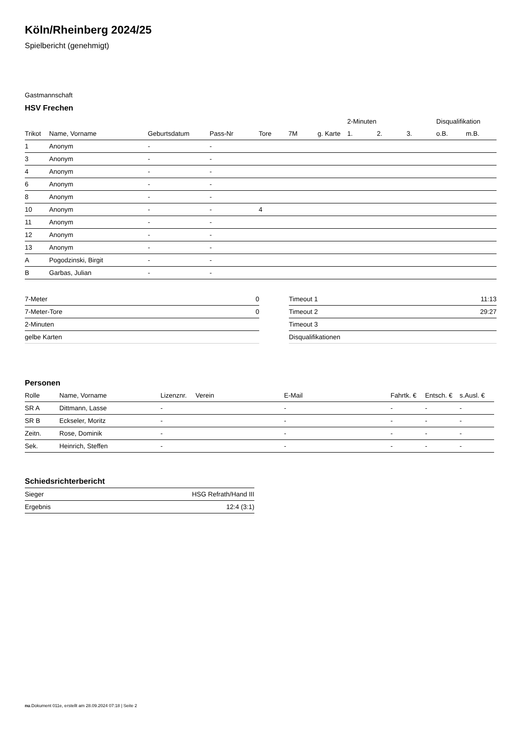Köln/Rheinberg 2024/25
Spielbericht (genehmigt)
Gastmannschaft
HSV Frechen
| | | | | | | | 2-Minuten | | | Disqualifikation | |
| --- | --- | --- | --- | --- | --- | --- | --- | --- | --- | --- | --- |
| Trikot | Name, Vorname | Geburtsdatum | Pass-Nr | Tore | 7M | g. Karte | 1. | 2. | 3. | o.B. | m.B. |
| 1 | Anonym | - | - | | | | | | | | |
| 3 | Anonym | - | - | | | | | | | | |
| 4 | Anonym | - | - | | | | | | | | |
| 6 | Anonym | - | - | | | | | | | | |
| 8 | Anonym | - | - | | | | | | | | |
| 10 | Anonym | - | - | 4 | | | | | | | |
| 11 | Anonym | - | - | | | | | | | | |
| 12 | Anonym | - | - | | | | | | | | |
| 13 | Anonym | - | - | | | | | | | | |
| A | Pogodzinski, Birgit | - | - | | | | | | | | |
| B | Garbas, Julian | - | - | | | | | | | | |
| 7-Meter | 0 |
| 7-Meter-Tore | 0 |
| 2-Minuten | |
| gelbe Karten | |
| Timeout 1 | 11:13 |
| Timeout 2 | 29:27 |
| Timeout 3 | |
| Disqualifikationen | |
Personen
| Rolle | Name, Vorname | Lizenznr. | Verein | E-Mail | Fahrtk. € | Entsch. € | s.Ausl. € |
| --- | --- | --- | --- | --- | --- | --- | --- |
| SR A | Dittmann, Lasse | - | | - | - | - | - |
| SR B | Eckseler, Moritz | - | | - | - | - | - |
| Zeitn. | Rose, Dominik | - | | - | - | - | - |
| Sek. | Heinrich, Steffen | - | | - | - | - | - |
Schiedsrichterbericht
| Sieger | HSG Refrath/Hand III |
| Ergebnis | 12:4 (3:1) |
nu.Dokument 011e, erstellt am 28.09.2024 07:18 | Seite 2